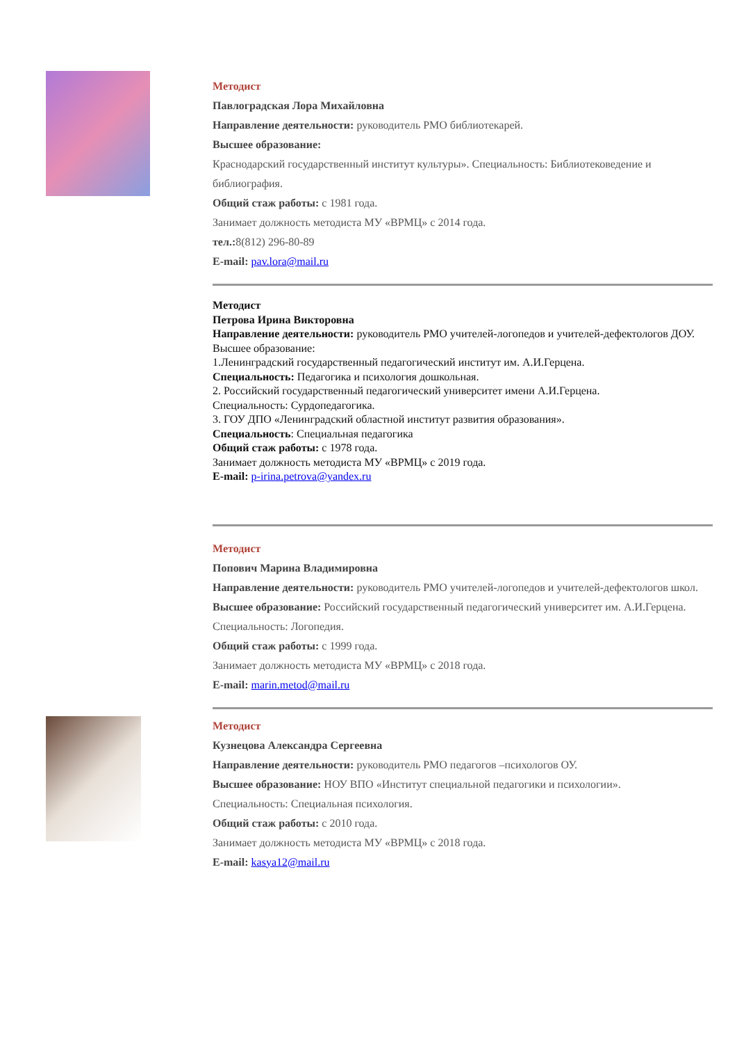Методист
Павлоградская Лора Михайловна
Направление деятельности: руководитель РМО библиотекарей.
Высшее образование:
Краснодарский государственный институт культуры». Специальность: Библиотековедение и библиография.
Общий стаж работы: с 1981 года.
Занимает должность методиста МУ «ВРМЦ» с 2014 года.
тел.: 8(812) 296-80-89
E-mail: pav.lora@mail.ru
Методист
Петрова Ирина Викторовна
Направление деятельности: руководитель РМО учителей-логопедов и учителей-дефектологов ДОУ.
Высшее образование:
1.Ленинградский государственный педагогический институт им. А.И.Герцена.
Специальность: Педагогика и психология дошкольная.
2. Российский государственный педагогический университет имени А.И.Герцена.
Специальность: Сурдопедагогика.
3. ГОУ ДПО «Ленинградский областной институт развития образования».
Специальность: Специальная педагогика
Общий стаж работы: с 1978 года.
Занимает должность методиста МУ «ВРМЦ» с 2019 года.
E-mail: p-irina.petrova@yandex.ru
Методист
Попович Марина Владимировна
Направление деятельности: руководитель РМО учителей-логопедов и учителей-дефектологов школ.
Высшее образование: Российский государственный педагогический университет им. А.И.Герцена. Специальность: Логопедия.
Общий стаж работы: с 1999 года.
Занимает должность методиста МУ «ВРМЦ» с 2018 года.
E-mail: marin.metod@mail.ru
Методист
Кузнецова Александра Сергеевна
Направление деятельности: руководитель РМО педагогов –психологов ОУ.
Высшее образование: НОУ ВПО «Институт специальной педагогики и психологии».
Специальность: Специальная психология.
Общий стаж работы: с 2010 года.
Занимает должность методиста МУ «ВРМЦ» с 2018 года.
E-mail: kasya12@mail.ru